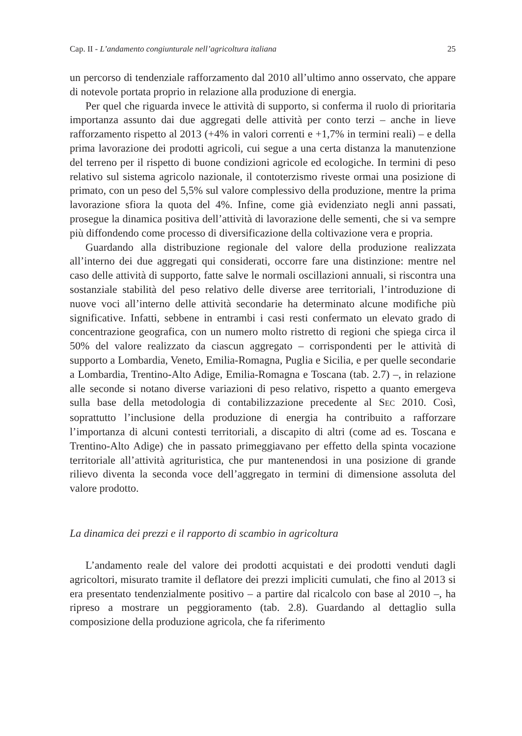Cap. II - L’andamento congiunturale nell’agricoltura italiana 25
un percorso di tendenziale rafforzamento dal 2010 all’ultimo anno osservato, che appare di notevole portata proprio in relazione alla produzione di energia.
Per quel che riguarda invece le attività di supporto, si conferma il ruolo di prioritaria importanza assunto dai due aggregati delle attività per conto terzi – anche in lieve rafforzamento rispetto al 2013 (+4% in valori correnti e +1,7% in termini reali) – e della prima lavorazione dei prodotti agricoli, cui segue a una certa distanza la manutenzione del terreno per il rispetto di buone condizioni agricole ed ecologiche. In termini di peso relativo sul sistema agricolo nazionale, il contoterzismo riveste ormai una posizione di primato, con un peso del 5,5% sul valore complessivo della produzione, mentre la prima lavorazione sfiora la quota del 4%. Infine, come già evidenziato negli anni passati, prosegue la dinamica positiva dell’attività di lavorazione delle sementi, che si va sempre più diffondendo come processo di diversificazione della coltivazione vera e propria.
Guardando alla distribuzione regionale del valore della produzione realizzata all’interno dei due aggregati qui considerati, occorre fare una distinzione: mentre nel caso delle attività di supporto, fatte salve le normali oscillazioni annuali, si riscontra una sostanziale stabilità del peso relativo delle diverse aree territoriali, l’introduzione di nuove voci all’interno delle attività secondarie ha determinato alcune modifiche più significative. Infatti, sebbene in entrambi i casi resti confermato un elevato grado di concentrazione geografica, con un numero molto ristretto di regioni che spiega circa il 50% del valore realizzato da ciascun aggregato – corrispondenti per le attività di supporto a Lombardia, Veneto, Emilia-Romagna, Puglia e Sicilia, e per quelle secondarie a Lombardia, Trentino-Alto Adige, Emilia-Romagna e Toscana (tab. 2.7) –, in relazione alle seconde si notano diverse variazioni di peso relativo, rispetto a quanto emergeva sulla base della metodologia di contabilizzazione precedente al SEC 2010. Così, soprattutto l’inclusione della produzione di energia ha contribuito a rafforzare l’importanza di alcuni contesti territoriali, a discapito di altri (come ad es. Toscana e Trentino-Alto Adige) che in passato primeggiavano per effetto della spinta vocazione territoriale all’attività agrituristica, che pur mantenendosi in una posizione di grande rilievo diventa la seconda voce dell’aggregato in termini di dimensione assoluta del valore prodotto.
La dinamica dei prezzi e il rapporto di scambio in agricoltura
L’andamento reale del valore dei prodotti acquistati e dei prodotti venduti dagli agricoltori, misurato tramite il deflatore dei prezzi impliciti cumulati, che fino al 2013 si era presentato tendenzialmente positivo – a partire dal ricalcolo con base al 2010 –, ha ripreso a mostrare un peggioramento (tab. 2.8). Guardando al dettaglio sulla composizione della produzione agricola, che fa riferimento